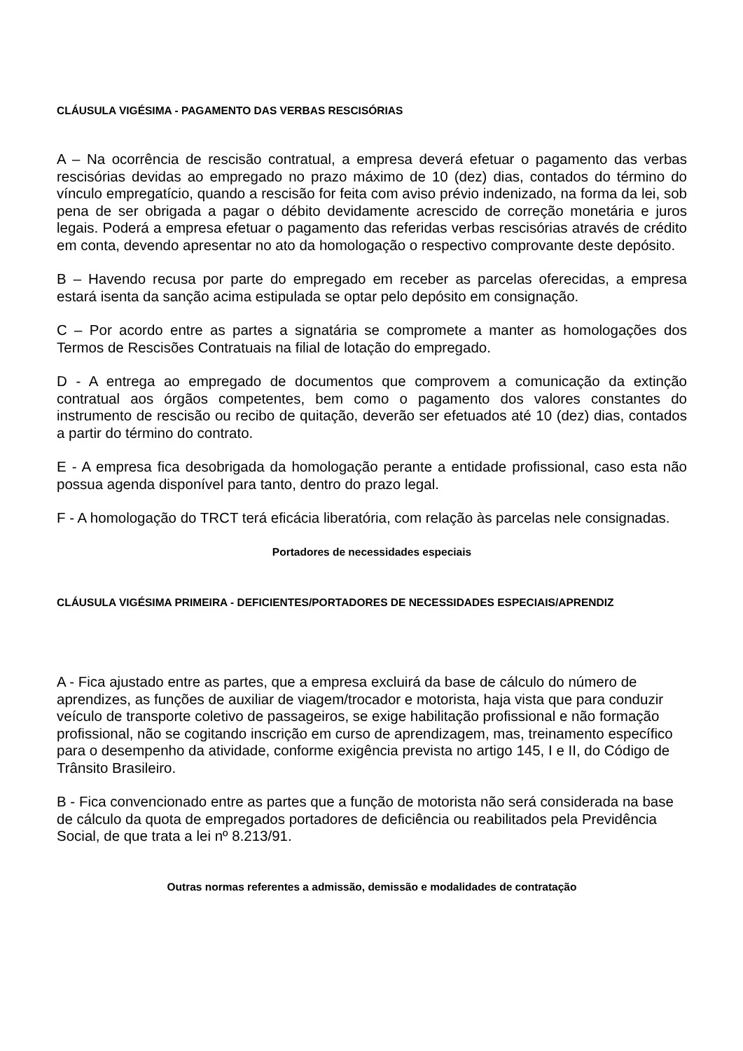CLÁUSULA VIGÉSIMA - PAGAMENTO DAS VERBAS RESCISÓRIAS
A – Na ocorrência de rescisão contratual, a empresa deverá efetuar o pagamento das verbas rescisórias devidas ao empregado no prazo máximo de 10 (dez) dias, contados do término do vínculo empregatício, quando a rescisão for feita com aviso prévio indenizado, na forma da lei, sob pena de ser obrigada a pagar o débito devidamente acrescido de correção monetária e juros legais. Poderá a empresa efetuar o pagamento das referidas verbas rescisórias através de crédito em conta, devendo apresentar no ato da homologação o respectivo comprovante deste depósito.
B – Havendo recusa por parte do empregado em receber as parcelas oferecidas, a empresa estará isenta da sanção acima estipulada se optar pelo depósito em consignação.
C – Por acordo entre as partes a signatária se compromete a manter as homologações dos Termos de Rescisões Contratuais na filial de lotação do empregado.
D - A entrega ao empregado de documentos que comprovem a comunicação da extinção contratual aos órgãos competentes, bem como o pagamento dos valores constantes do instrumento de rescisão ou recibo de quitação, deverão ser efetuados até 10 (dez) dias, contados a partir do término do contrato.
E - A empresa fica desobrigada da homologação perante a entidade profissional, caso esta não possua agenda disponível para tanto, dentro do prazo legal.
F - A homologação do TRCT terá eficácia liberatória, com relação às parcelas nele consignadas.
Portadores de necessidades especiais
CLÁUSULA VIGÉSIMA PRIMEIRA - DEFICIENTES/PORTADORES DE NECESSIDADES ESPECIAIS/APRENDIZ
A - Fica ajustado entre as partes, que a empresa excluirá da base de cálculo do número de aprendizes, as funções de auxiliar de viagem/trocador e motorista, haja vista que para conduzir veículo de transporte coletivo de passageiros, se exige habilitação profissional e não formação profissional, não se cogitando inscrição em curso de aprendizagem, mas, treinamento específico para o desempenho da atividade, conforme exigência prevista no artigo 145, I e II, do Código de Trânsito Brasileiro.
B - Fica convencionado entre as partes que a função de motorista não será considerada na base de cálculo da quota de empregados portadores de deficiência ou reabilitados pela Previdência Social, de que trata a lei nº 8.213/91.
Outras normas referentes a admissão, demissão e modalidades de contratação